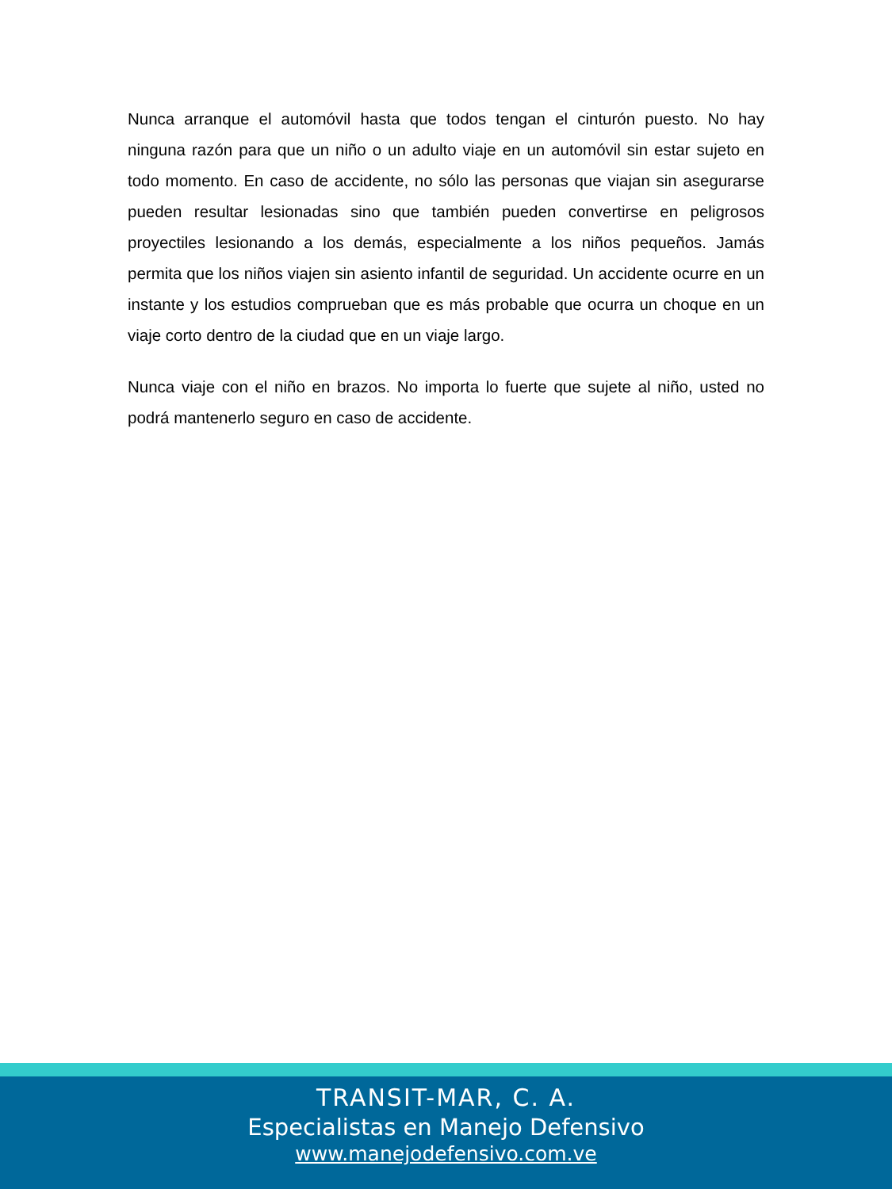Nunca arranque el automóvil hasta que todos tengan el cinturón puesto. No hay ninguna razón para que un niño o un adulto viaje en un automóvil sin estar sujeto en todo momento. En caso de accidente, no sólo las personas que viajan sin asegurarse pueden resultar lesionadas sino que también pueden convertirse en peligrosos proyectiles lesionando a los demás, especialmente a los niños pequeños. Jamás permita que los niños viajen sin asiento infantil de seguridad. Un accidente ocurre en un instante y los estudios comprueban que es más probable que ocurra un choque en un viaje corto dentro de la ciudad que en un viaje largo.
Nunca viaje con el niño en brazos. No importa lo fuerte que sujete al niño, usted no podrá mantenerlo seguro en caso de accidente.
TRANSIT-MAR, C. A.
Especialistas en Manejo Defensivo
www.manejodefensivo.com.ve